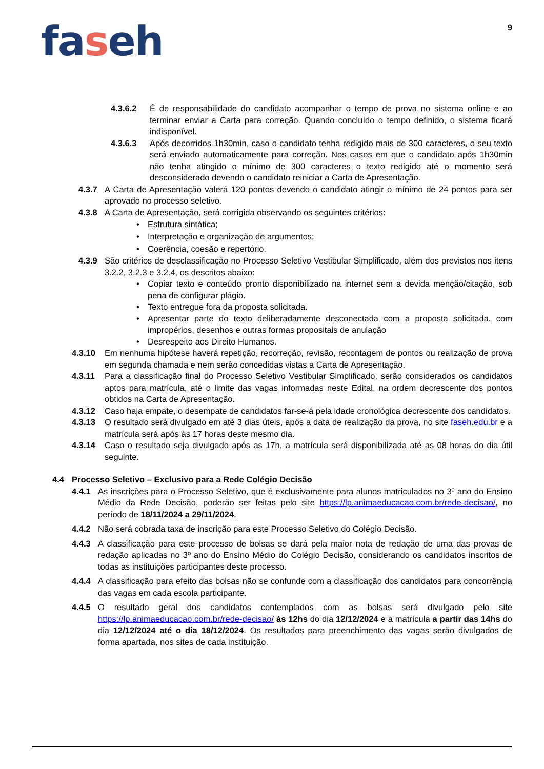9
faseh
4.3.6.2 É de responsabilidade do candidato acompanhar o tempo de prova no sistema online e ao terminar enviar a Carta para correção. Quando concluído o tempo definido, o sistema ficará indisponível.
4.3.6.3 Após decorridos 1h30min, caso o candidato tenha redigido mais de 300 caracteres, o seu texto será enviado automaticamente para correção. Nos casos em que o candidato após 1h30min não tenha atingido o mínimo de 300 caracteres o texto redigido até o momento será desconsiderado devendo o candidato reiniciar a Carta de Apresentação.
4.3.7 A Carta de Apresentação valerá 120 pontos devendo o candidato atingir o mínimo de 24 pontos para ser aprovado no processo seletivo.
4.3.8 A Carta de Apresentação, será corrigida observando os seguintes critérios:
• Estrutura sintática;
• Interpretação e organização de argumentos;
• Coerência, coesão e repertório.
4.3.9 São critérios de desclassificação no Processo Seletivo Vestibular Simplificado, além dos previstos nos itens 3.2.2, 3.2.3 e 3.2.4, os descritos abaixo:
• Copiar texto e conteúdo pronto disponibilizado na internet sem a devida menção/citação, sob pena de configurar plágio.
• Texto entregue fora da proposta solicitada.
• Apresentar parte do texto deliberadamente desconectada com a proposta solicitada, com impropérios, desenhos e outras formas propositais de anulação
• Desrespeito aos Direito Humanos.
4.3.10 Em nenhuma hipótese haverá repetição, recorreção, revisão, recontagem de pontos ou realização de prova em segunda chamada e nem serão concedidas vistas a Carta de Apresentação.
4.3.11 Para a classificação final do Processo Seletivo Vestibular Simplificado, serão considerados os candidatos aptos para matrícula, até o limite das vagas informadas neste Edital, na ordem decrescente dos pontos obtidos na Carta de Apresentação.
4.3.12 Caso haja empate, o desempate de candidatos far-se-á pela idade cronológica decrescente dos candidatos.
4.3.13 O resultado será divulgado em até 3 dias úteis, após a data de realização da prova, no site faseh.edu.br e a matrícula será após às 17 horas deste mesmo dia.
4.3.14 Caso o resultado seja divulgado após as 17h, a matrícula será disponibilizada até as 08 horas do dia útil seguinte.
4.4 Processo Seletivo – Exclusivo para a Rede Colégio Decisão
4.4.1 As inscrições para o Processo Seletivo, que é exclusivamente para alunos matriculados no 3º ano do Ensino Médio da Rede Decisão, poderão ser feitas pelo site https://lp.animaeducacao.com.br/rede-decisao/, no período de 18/11/2024 a 29/11/2024.
4.4.2 Não será cobrada taxa de inscrição para este Processo Seletivo do Colégio Decisão.
4.4.3 A classificação para este processo de bolsas se dará pela maior nota de redação de uma das provas de redação aplicadas no 3º ano do Ensino Médio do Colégio Decisão, considerando os candidatos inscritos de todas as instituições participantes deste processo.
4.4.4 A classificação para efeito das bolsas não se confunde com a classificação dos candidatos para concorrência das vagas em cada escola participante.
4.4.5 O resultado geral dos candidatos contemplados com as bolsas será divulgado pelo site https://lp.animaeducacao.com.br/rede-decisao/ às 12hs do dia 12/12/2024 e a matrícula a partir das 14hs do dia 12/12/2024 até o dia 18/12/2024. Os resultados para preenchimento das vagas serão divulgados de forma apartada, nos sites de cada instituição.